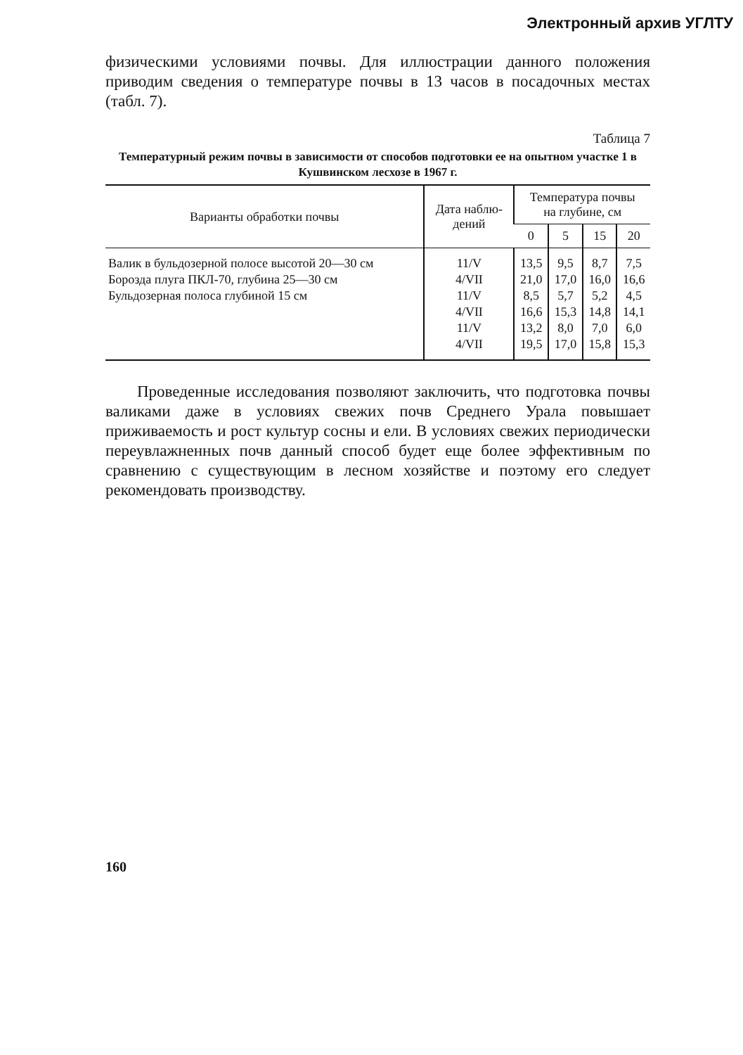Электронный архив УГЛТУ
физическими условиями почвы. Для иллюстрации данного положения приводим сведения о температуре почвы в 13 часов в посадочных местах (табл. 7).
Таблица 7
Температурный режим почвы в зависимости от способов подготовки ее на опытном участке 1 в Кушвинском лесхозе в 1967 г.
| Варианты обработки почвы | Дата наблю- дений | Температура почвы на глубине, см | | | |
| --- | --- | --- | --- | --- | --- |
| | | 0 | 5 | 15 | 20 |
| Валик в бульдозерной полосе высотой 20—30 см Борозда плуга ПКЛ-70, глубина 25—30 см Бульдозерная полоса глубиной 15 см | 11/V 4/VII 11/V 4/VII 11/V 4/VII | 13,5 21,0 8,5 16,6 13,2 19,5 | 9,5 17,0 5,7 15,3 8,0 17,0 | 8,7 16,0 5,2 14,8 7,0 15,8 | 7,5 16,6 4,5 14,1 6,0 15,3 |
Проведенные исследования позволяют заключить, что подготовка почвы валиками даже в условиях свежих почв Среднего Урала повышает приживаемость и рост культур сосны и ели. В условиях свежих периодически переувлажненных почв данный способ будет еще более эффективным по сравнению с существующим в лесном хозяйстве и поэтому его следует рекомендовать производству.
160